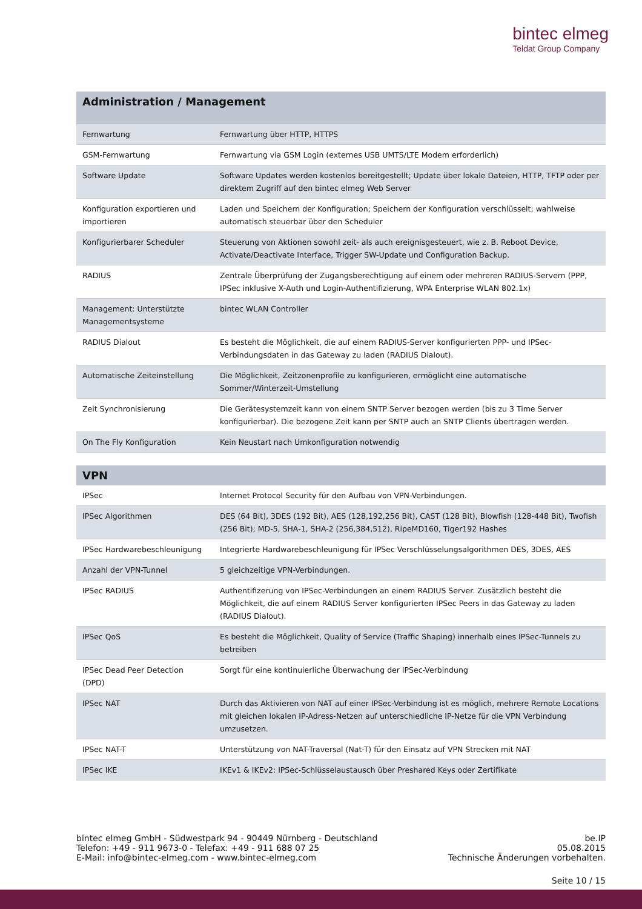bintec elmeg
Teldat Group Company
| Administration / Management | |
| --- | --- |
| Fernwartung | Fernwartung über HTTP, HTTPS |
| GSM-Fernwartung | Fernwartung via GSM Login (externes USB UMTS/LTE Modem erforderlich) |
| Software Update | Software Updates werden kostenlos bereitgestellt; Update über lokale Dateien, HTTP, TFTP oder per direktem Zugriff auf den bintec elmeg Web Server |
| Konfiguration exportieren und importieren | Laden und Speichern der Konfiguration; Speichern der Konfiguration verschlüsselt; wahlweise automatisch steuerbar über den Scheduler |
| Konfigurierbarer Scheduler | Steuerung von Aktionen sowohl zeit- als auch ereignisgesteuert, wie z. B. Reboot Device, Activate/Deactivate Interface, Trigger SW-Update und Configuration Backup. |
| RADIUS | Zentrale Überprüfung der Zugangsberechtigung auf einem oder mehreren RADIUS-Servern (PPP, IPSec inklusive X-Auth und Login-Authentifizierung, WPA Enterprise WLAN 802.1x) |
| Management: Unterstützte Managementsysteme | bintec WLAN Controller |
| RADIUS Dialout | Es besteht die Möglichkeit, die auf einem RADIUS-Server konfigurierten PPP- und IPSec-Verbindungsdaten in das Gateway zu laden (RADIUS Dialout). |
| Automatische Zeiteinstellung | Die Möglichkeit, Zeitzonenprofile zu konfigurieren, ermöglicht eine automatische Sommer/Winterzeit-Umstellung |
| Zeit Synchronisierung | Die Gerätesystemzeit kann von einem SNTP Server bezogen werden (bis zu 3 Time Server konfigurierbar). Die bezogene Zeit kann per SNTP auch an SNTP Clients übertragen werden. |
| On The Fly Konfiguration | Kein Neustart nach Umkonfiguration notwendig |
| VPN | |
| --- | --- |
| IPSec | Internet Protocol Security für den Aufbau von VPN-Verbindungen. |
| IPSec Algorithmen | DES (64 Bit), 3DES (192 Bit), AES (128,192,256 Bit), CAST (128 Bit), Blowfish (128-448 Bit), Twofish (256 Bit); MD-5, SHA-1, SHA-2 (256,384,512), RipeMD160, Tiger192 Hashes |
| IPSec Hardwarebeschleunigung | Integrierte Hardwarebeschleunigung für IPSec Verschlüsselungsalgorithmen DES, 3DES, AES |
| Anzahl der VPN-Tunnel | 5 gleichzeitige VPN-Verbindungen. |
| IPSec RADIUS | Authentifizerung von IPSec-Verbindungen an einem RADIUS Server. Zusätzlich besteht die Möglichkeit, die auf einem RADIUS Server konfigurierten IPSec Peers in das Gateway zu laden (RADIUS Dialout). |
| IPSec QoS | Es besteht die Möglichkeit, Quality of Service (Traffic Shaping) innerhalb eines IPSec-Tunnels zu betreiben |
| IPSec Dead Peer Detection (DPD) | Sorgt für eine kontinuierliche Überwachung der IPSec-Verbindung |
| IPSec NAT | Durch das Aktivieren von NAT auf einer IPSec-Verbindung ist es möglich, mehrere Remote Locations mit gleichen lokalen IP-Adress-Netzen auf unterschiedliche IP-Netze für die VPN Verbindung umzusetzen. |
| IPSec NAT-T | Unterstützung von NAT-Traversal (Nat-T) für den Einsatz auf VPN Strecken mit NAT |
| IPSec IKE | IKEv1 & IKEv2: IPSec-Schlüsselaustausch über Preshared Keys oder Zertifikate |
bintec elmeg GmbH - Südwestpark 94 - 90449 Nürnberg - Deutschland
Telefon: +49 - 911 9673-0 - Telefax: +49 - 911 688 07 25
E-Mail: info@bintec-elmeg.com - www.bintec-elmeg.com
be.IP
05.08.2015
Technische Änderungen vorbehalten.
Seite 10 / 15